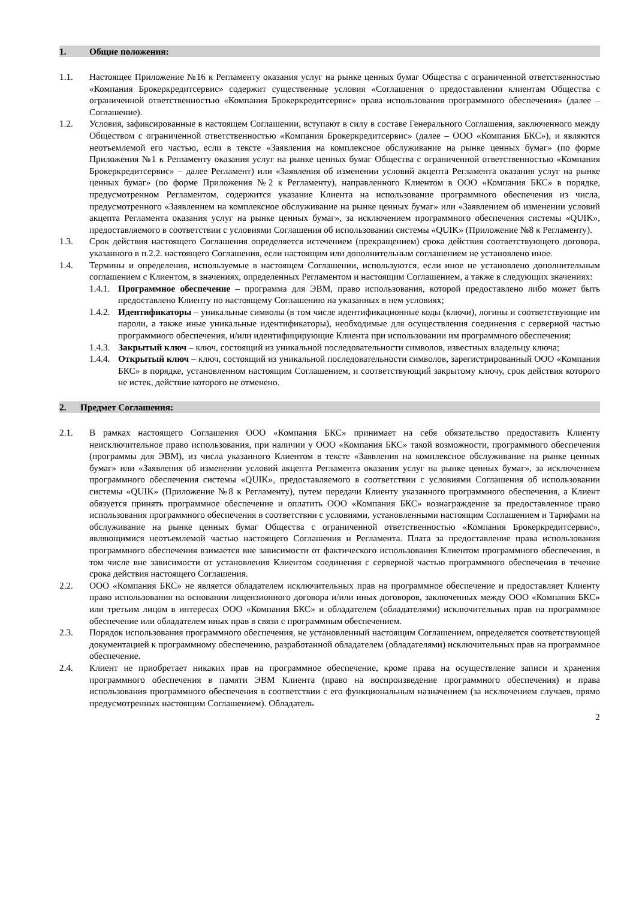1. Общие положения:
1.1. Настоящее Приложение №16 к Регламенту оказания услуг на рынке ценных бумаг Общества с ограниченной ответственностью «Компания Брокеркредитсервис» содержит существенные условия «Соглашения о предоставлении клиентам Общества с ограниченной ответственностью «Компания Брокеркредитсервис» права использования программного обеспечения» (далее – Соглашение).
1.2. Условия, зафиксированные в настоящем Соглашении, вступают в силу в составе Генерального Соглашения, заключенного между Обществом с ограниченной ответственностью «Компания Брокеркредитсервис» (далее – ООО «Компания БКС»), и являются неотъемлемой его частью, если в тексте «Заявления на комплексное обслуживание на рынке ценных бумаг» (по форме Приложения №1 к Регламенту оказания услуг на рынке ценных бумаг Общества с ограниченной ответственностью «Компания Брокеркредитсервис» – далее Регламент) или «Заявления об изменении условий акцепта Регламента оказания услуг на рынке ценных бумаг» (по форме Приложения №2 к Регламенту), направленного Клиентом в ООО «Компания БКС» в порядке, предусмотренном Регламентом, содержится указание Клиента на использование программного обеспечения из числа, предусмотренного «Заявлением на комплексное обслуживание на рынке ценных бумаг» или «Заявлением об изменении условий акцепта Регламента оказания услуг на рынке ценных бумаг», за исключением программного обеспечения системы «QUIK», предоставляемого в соответствии с условиями Соглашения об использовании системы «QUIK» (Приложение №8 к Регламенту).
1.3. Срок действия настоящего Соглашения определяется истечением (прекращением) срока действия соответствующего договора, указанного в п.2.2. настоящего Соглашения, если настоящим или дополнительным соглашением не установлено иное.
1.4. Термины и определения, используемые в настоящем Соглашении, используются, если иное не установлено дополнительным соглашением с Клиентом, в значениях, определенных Регламентом и настоящим Соглашением, а также в следующих значениях:
1.4.1. Программное обеспечение – программа для ЭВМ, право использования, которой предоставлено либо может быть предоставлено Клиенту по настоящему Соглашению на указанных в нем условиях;
1.4.2. Идентификаторы – уникальные символы (в том числе идентификационные коды (ключи), логины и соответствующие им пароли, а также иные уникальные идентификаторы), необходимые для осуществления соединения с серверной частью программного обеспечения, и/или идентифицирующие Клиента при использовании им программного обеспечения;
1.4.3. Закрытый ключ – ключ, состоящий из уникальной последовательности символов, известных владельцу ключа;
1.4.4. Открытый ключ – ключ, состоящий из уникальной последовательности символов, зарегистрированный ООО «Компания БКС» в порядке, установленном настоящим Соглашением, и соответствующий закрытому ключу, срок действия которого не истек, действие которого не отменено.
2. Предмет Соглашения:
2.1. В рамках настоящего Соглашения ООО «Компания БКС» принимает на себя обязательство предоставить Клиенту неисключительное право использования, при наличии у ООО «Компания БКС» такой возможности, программного обеспечения (программы для ЭВМ), из числа указанного Клиентом в тексте «Заявления на комплексное обслуживание на рынке ценных бумаг» или «Заявления об изменении условий акцепта Регламента оказания услуг на рынке ценных бумаг», за исключением программного обеспечения системы «QUIK», предоставляемого в соответствии с условиями Соглашения об использовании системы «QUIK» (Приложение №8 к Регламенту), путем передачи Клиенту указанного программного обеспечения, а Клиент обязуется принять программное обеспечение и оплатить ООО «Компания БКС» вознаграждение за предоставленное право использования программного обеспечения в соответствии с условиями, установленными настоящим Соглашением и Тарифами на обслуживание на рынке ценных бумаг Общества с ограниченной ответственностью «Компания Брокеркредитсервис», являющимися неотъемлемой частью настоящего Соглашения и Регламента. Плата за предоставление права использования программного обеспечения взимается вне зависимости от фактического использования Клиентом программного обеспечения, в том числе вне зависимости от установления Клиентом соединения с серверной частью программного обеспечения в течение срока действия настоящего Соглашения.
2.2. ООО «Компания БКС» не является обладателем исключительных прав на программное обеспечение и предоставляет Клиенту право использования на основании лицензионного договора и/или иных договоров, заключенных между ООО «Компания БКС» или третьим лицом в интересах ООО «Компания БКС» и обладателем (обладателями) исключительных прав на программное обеспечение или обладателем иных прав в связи с программным обеспечением.
2.3. Порядок использования программного обеспечения, не установленный настоящим Соглашением, определяется соответствующей документацией к программному обеспечению, разработанной обладателем (обладателями) исключительных прав на программное обеспечение.
2.4. Клиент не приобретает никаких прав на программное обеспечение, кроме права на осуществление записи и хранения программного обеспечения в памяти ЭВМ Клиента (право на воспроизведение программного обеспечения) и права использования программного обеспечения в соответствии с его функциональным назначением (за исключением случаев, прямо предусмотренных настоящим Соглашением). Обладатель
2